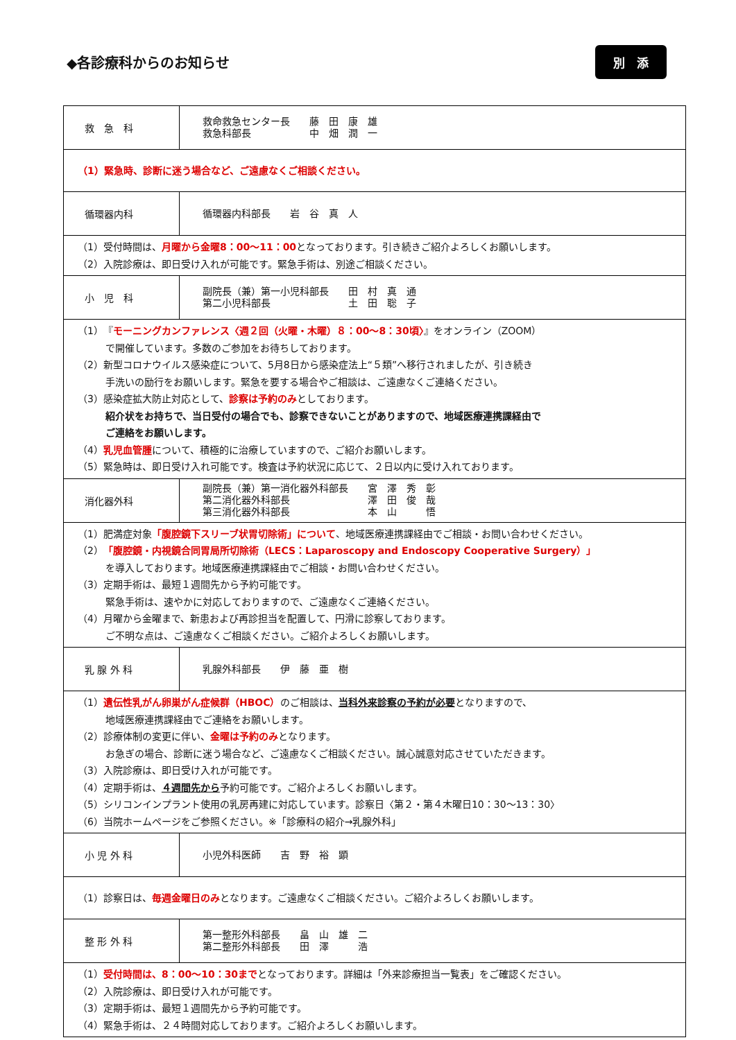◆各診療科からのお知らせ
別　添
| 救 急 科 | 救命救急センター長 藤 田 康 雄 救急科部長 中 畑 潤 一 |
| （1）緊急時、診断に迷う場合など、ご遠慮なくご相談ください。 | |
| 循環器内科 | 循環器内科部長 岩 谷 真 人 |
| （1）受付時間は、 月曜から金曜8：00～11：00 となっております。引き続きご紹介よろしくお願いします。 （2）入院診療は、即日受け入れが可能です。緊急手術は、別途ご相談ください。 | |
| 小 児 科 | 副院長（兼）第一小児科部長 田 村 真 通 第二小児科部長 土 田 聡 子 |
| （1）『 モーニングカンファレンス〈週２回（火曜・木曜）８：00～8：30頃〉 』をオンライン（ZOOM） で開催しています。多数のご参加をお待ちしております。 （2）新型コロナウイルス感染症について、5月8日から感染症法上“５類”へ移行されましたが、引き続き 手洗いの励行をお願いします。緊急を要する場合やご相談は、ご遠慮なくご連絡ください。 （3）感染症拡大防止対応として、 診察は予約のみ としております。 紹介状をお持ちで、当日受付の場合でも、診察できないことがありますので、地域医療連携課経由で ご連絡をお願いします。 （4） 乳児血管腫 について、積極的に治療していますので、ご紹介お願いします。 （5）緊急時は、即日受け入れ可能です。検査は予約状況に応じて、２日以内に受け入れております。 | |
| 消化器外科 | 副院長（兼）第一消化器外科部長 宮 澤 秀 彰 第二消化器外科部長 澤 田 俊 哉 第三消化器外科部長 本 山 悟 |
| （1）肥満症対象 「腹腔鏡下スリーブ状胃切除術」について 、地域医療連携課経由でご相談・お問い合わせください。 （2） 「腹腔鏡・内視鏡合同胃局所切除術（LECS：Laparoscopy and Endoscopy Cooperative Surgery）」 を導入しております。地域医療連携課経由でご相談・お問い合わせください。 （3）定期手術は、最短１週間先から予約可能です。 緊急手術は、速やかに対応しておりますので、ご遠慮なくご連絡ください。 （4）月曜から金曜まで、新患および再診担当を配置して、円滑に診察しております。 ご不明な点は、ご遠慮なくご相談ください。ご紹介よろしくお願いします。 | |
| 乳 腺 外 科 | 乳腺外科部長 伊 藤 亜 樹 |
| （1） 遺伝性乳がん卵巣がん症候群（HBOC） のご相談は、 当科外来診察の予約が必要 となりますので、 地域医療連携課経由でご連絡をお願いします。 （2）診療体制の変更に伴い、 金曜は予約のみ となります。 お急ぎの場合、診断に迷う場合など、ご遠慮なくご相談ください。誠心誠意対応させていただきます。 （3）入院診療は、即日受け入れが可能です。 （4）定期手術は、 ４週間先から 予約可能です。ご紹介よろしくお願いします。 （5）シリコンインプラント使用の乳房再建に対応しています。診察日〈第２・第４木曜日10：30～13：30〉 （6）当院ホームページをご参照ください。※「診療科の紹介→乳腺外科」 | |
| 小 児 外 科 | 小児外科医師 吉 野 裕 顕 |
| （1）診察日は、 毎週金曜日のみ となります。ご遠慮なくご相談ください。ご紹介よろしくお願いします。 | |
| 整 形 外 科 | 第一整形外科部長 畠 山 雄 二 第二整形外科部長 田 澤 浩 |
| （1） 受付時間は、8：00～10：30まで となっております。詳細は「外来診療担当一覧表」をご確認ください。 （2）入院診療は、即日受け入れが可能です。 （3）定期手術は、最短１週間先から予約可能です。 （4）緊急手術は、２４時間対応しております。ご紹介よろしくお願いします。 | |